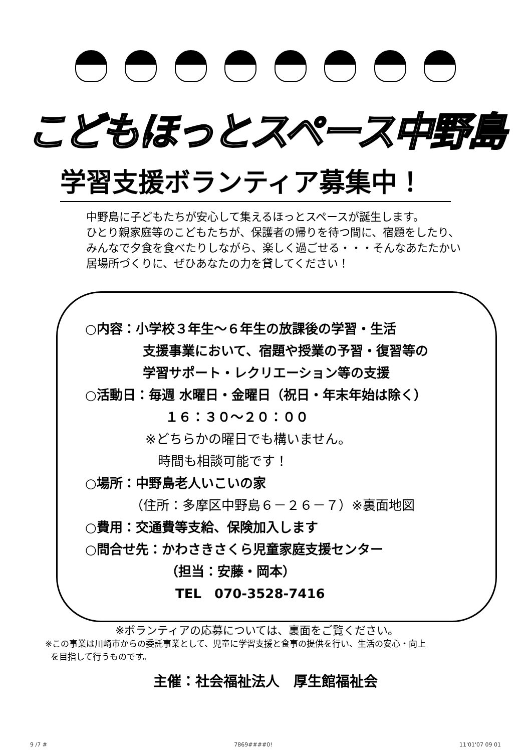こどもほっとスペース中野島
学習支援ボランティア募集中！
中野島に子どもたちが安心して集えるほっとスペースが誕生します。
ひとり親家庭等のこどもたちが、保護者の帰りを待つ間に、宿題をしたり、
みんなで夕食を食べたりしながら、楽しく過ごせる・・・そんなあたたかい
居場所づくりに、ぜひあなたの力を貸してください！
○内容：小学校３年生～６年生の放課後の学習・生活
支援事業において、宿題や授業の予習・復習等の
学習サポート・レクリエーション等の支援
○活動日：毎週 水曜日・金曜日（祝日・年末年始は除く）
１６：３０～２０：００
※どちらかの曜日でも構いません。
時間も相談可能です！
○場所：中野島老人いこいの家
（住所：多摩区中野島６－２６－７）※裏面地図
○費用：交通費等支給、保険加入します
○問合せ先：かわさきさくら児童家庭支援センター
（担当：安藤・岡本）
TEL　070-3528-7416
※ボランティアの応募については、裏面をご覧ください。
※この事業は川崎市からの委託事業として、児童に学習支援と食事の提供を行い、生活の安心・向上
を目指して行うものです。
主催：社会福祉法人　厚生館福祉会
9 /7 # 7869####0! 11'01'07 09 01